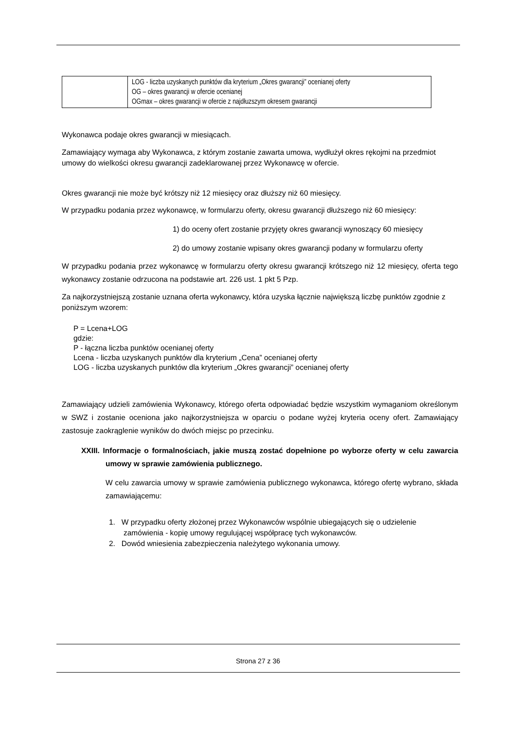| | LOG - liczba uzyskanych punktów dla kryterium „Okres gwarancji” ocenianej oferty OG – okres gwarancji w ofercie ocenianej OGmax – okres gwarancji w ofercie z najdłuzszym okresem gwarancji |
Wykonawca podaje okres gwarancji w miesiącach.
Zamawiający wymaga aby Wykonawca, z którym zostanie zawarta umowa, wydłużył okres rękojmi na przedmiot umowy do wielkości okresu gwarancji zadeklarowanej przez Wykonawcę w ofercie.
Okres gwarancji nie może być krótszy niż 12 miesięcy oraz dłuższy niż 60 miesięcy.
W przypadku podania przez wykonawcę, w formularzu oferty, okresu gwarancji dłuższego niż 60 miesięcy:
1) do oceny ofert zostanie przyjęty okres gwarancji wynoszący 60 miesięcy
2) do umowy zostanie wpisany okres gwarancji podany w formularzu oferty
W przypadku podania przez wykonawcę w formularzu oferty okresu gwarancji krótszego niż 12 miesięcy, oferta tego wykonawcy zostanie odrzucona na podstawie art. 226 ust. 1 pkt 5 Pzp.
Za najkorzystniejszą zostanie uznana oferta wykonawcy, która uzyska łącznie największą liczbę punktów zgodnie z poniższym wzorem:
P = Lcena+LOG
gdzie:
P - łączna liczba punktów ocenianej oferty
Lcena - liczba uzyskanych punktów dla kryterium „Cena” ocenianej oferty
LOG - liczba uzyskanych punktów dla kryterium „Okres gwarancji” ocenianej oferty
Zamawiający udzieli zamówienia Wykonawcy, którego oferta odpowiadać będzie wszystkim wymaganiom określonym w SWZ i zostanie oceniona jako najkorzystniejsza w oparciu o podane wyżej kryteria oceny ofert. Zamawiający zastosuje zaokrąglenie wyników do dwóch miejsc po przecinku.
XXIII. Informacje o formalnościach, jakie muszą zostać dopełnione po wyborze oferty w celu zawarcia umowy w sprawie zamówienia publicznego.
W celu zawarcia umowy w sprawie zamówienia publicznego wykonawca, którego ofertę wybrano, składa zamawiającemu:
1. W przypadku oferty złożonej przez Wykonawców wspólnie ubiegających się o udzielenie zamówienia - kopię umowy regulującej współpracę tych wykonawców.
2. Dowód wniesienia zabezpieczenia należytego wykonania umowy.
Strona 27 z 36